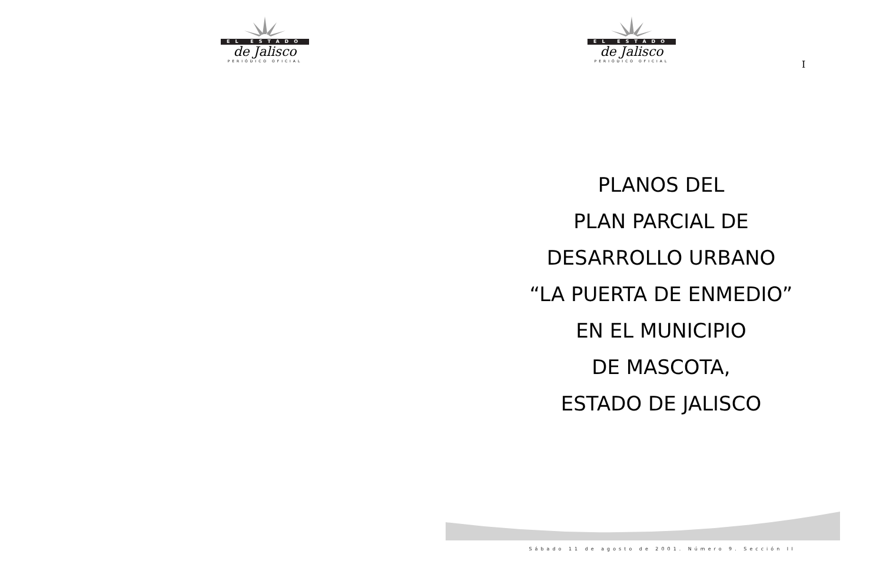EL ESTADO
de Jalisco
PERIÓDICO OFICIAL
EL ESTADO
de Jalisco
PERIÓDICO OFICIAL
I
PLANOS DEL
PLAN PARCIAL DE
DESARROLLO URBANO
“LA PUERTA DE ENMEDIO”
EN EL MUNICIPIO
DE MASCOTA,
ESTADO DE JALISCO
Sábado 11 de agosto de 2001. Número 9. Sección II